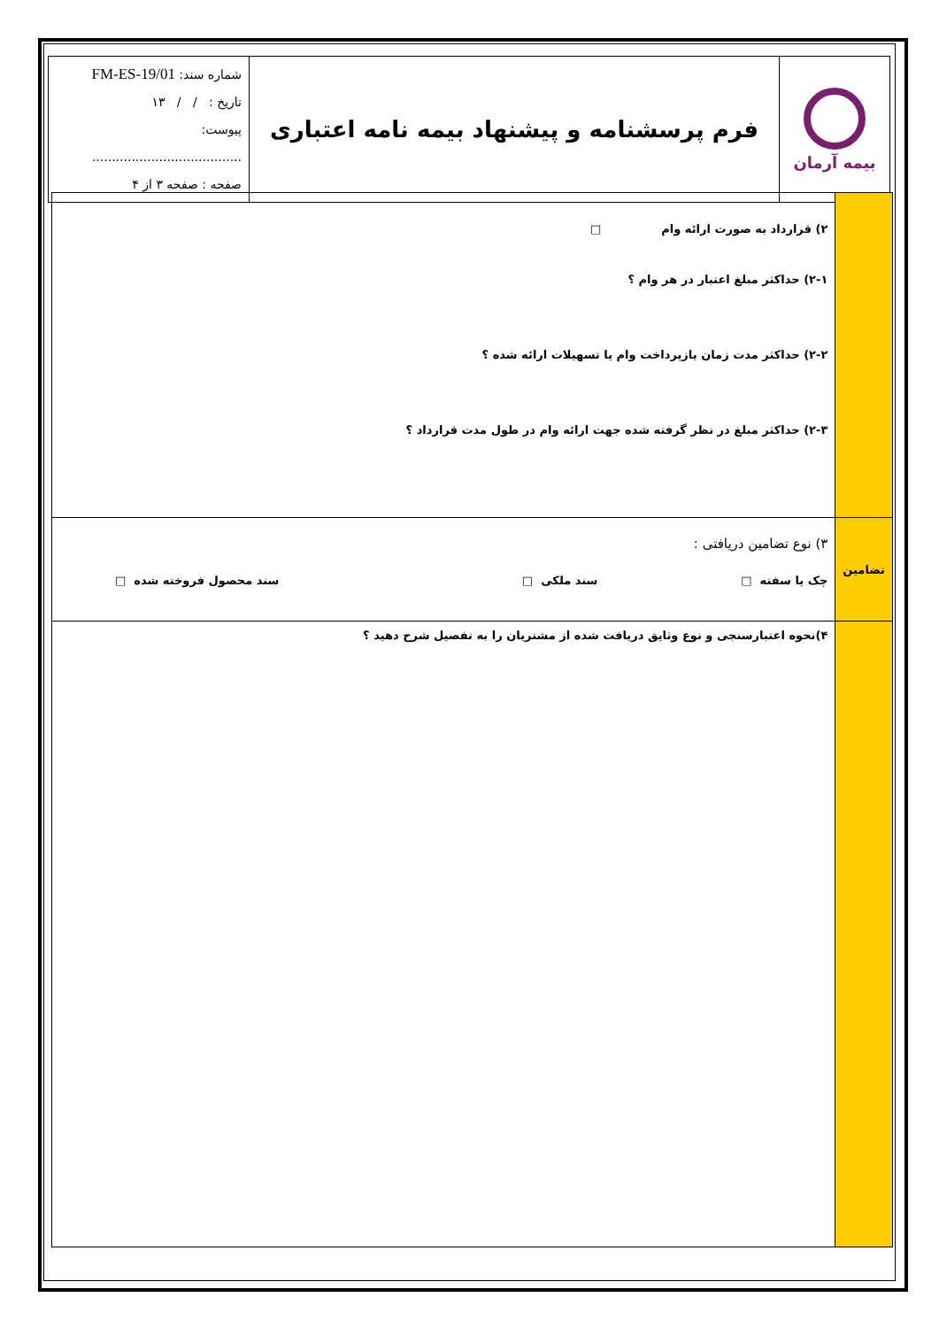| بیمه آرمان | فرم پرسشنامه و پیشنهاد بیمه نامه اعتباری | شماره سند: FM-ES-19/01 تاریخ : / / ۱۳ پیوست: ...................................... صفحه : صفحه ۳ از ۴ |
| | ۲) قرارداد به صورت ارائه وام □ ۲-۱) حداکثر مبلغ اعتبار در هر وام ؟ ۲-۲) حداکثر مدت زمان بازپرداخت وام یا تسهیلات ارائه شده ؟ ۲-۳) حداکثر مبلغ در نظر گرفته شده جهت ارائه وام در طول مدت قرارداد ؟ |
| تضامین | ۳) نوع تضامین دریافتی : چک یا سفته □ سند ملکی □ سند محصول فروخته شده □ |
| | ۴)نحوه اعتبارسنجی و نوع وثایق دریافت شده از مشتریان را به تفصیل شرح دهید ؟ |